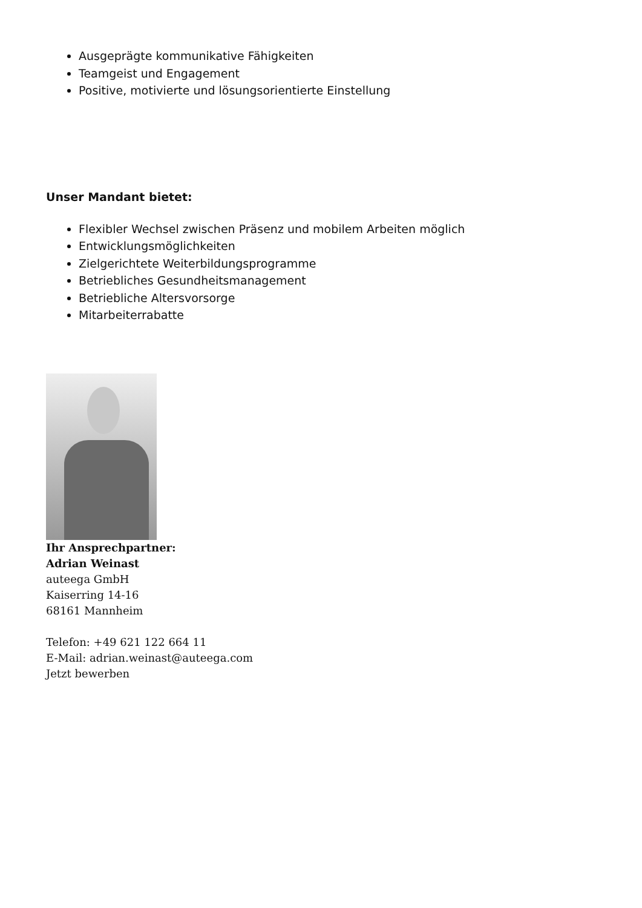Ausgeprägte kommunikative Fähigkeiten
Teamgeist und Engagement
Positive, motivierte und lösungsorientierte Einstellung
Unser Mandant bietet:
Flexibler Wechsel zwischen Präsenz und mobilem Arbeiten möglich
Entwicklungsmöglichkeiten
Zielgerichtete Weiterbildungsprogramme
Betriebliches Gesundheitsmanagement
Betriebliche Altersvorsorge
Mitarbeiterrabatte
Ihr Ansprechpartner:
Adrian Weinast
auteega GmbH
Kaiserring 14-16
68161 Mannheim
Telefon: +49 621 122 664 11
E-Mail: adrian.weinast@auteega.com
Jetzt bewerben